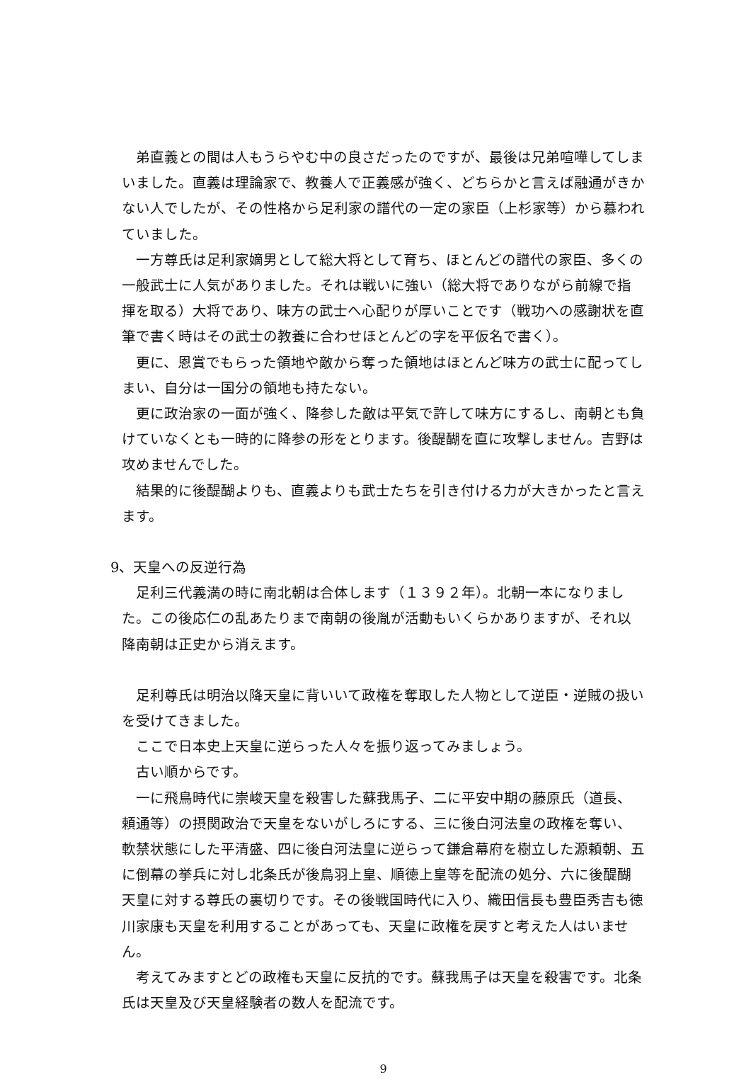弟直義との間は人もうらやむ中の良さだったのですが、最後は兄弟喧嘩してしまいました。直義は理論家で、教養人で正義感が強く、どちらかと言えば融通がきかない人でしたが、その性格から足利家の譜代の一定の家臣（上杉家等）から慕われていました。
一方尊氏は足利家嫡男として総大将として育ち、ほとんどの譜代の家臣、多くの一般武士に人気がありました。それは戦いに強い（総大将でありながら前線で指揮を取る）大将であり、味方の武士へ心配りが厚いことです（戦功への感謝状を直筆で書く時はその武士の教養に合わせほとんどの字を平仮名で書く）。
更に、恩賞でもらった領地や敵から奪った領地はほとんど味方の武士に配ってしまい、自分は一国分の領地も持たない。
更に政治家の一面が強く、降参した敵は平気で許して味方にするし、南朝とも負けていなくとも一時的に降参の形をとります。後醍醐を直に攻撃しません。吉野は攻めませんでした。
結果的に後醍醐よりも、直義よりも武士たちを引き付ける力が大きかったと言えます。
9、天皇への反逆行為
足利三代義満の時に南北朝は合体します（１３９２年）。北朝一本になりました。この後応仁の乱あたりまで南朝の後胤が活動もいくらかありますが、それ以降南朝は正史から消えます。
足利尊氏は明治以降天皇に背いいて政権を奪取した人物として逆臣・逆賊の扱いを受けてきました。
ここで日本史上天皇に逆らった人々を振り返ってみましょう。
古い順からです。
一に飛鳥時代に崇峻天皇を殺害した蘇我馬子、二に平安中期の藤原氏（道長、頼通等）の摂関政治で天皇をないがしろにする、三に後白河法皇の政権を奪い、軟禁状態にした平清盛、四に後白河法皇に逆らって鎌倉幕府を樹立した源頼朝、五に倒幕の挙兵に対し北条氏が後鳥羽上皇、順徳上皇等を配流の処分、六に後醍醐天皇に対する尊氏の裏切りです。その後戦国時代に入り、織田信長も豊臣秀吉も徳川家康も天皇を利用することがあっても、天皇に政権を戻すと考えた人はいません。
考えてみますとどの政権も天皇に反抗的です。蘇我馬子は天皇を殺害です。北条氏は天皇及び天皇経験者の数人を配流です。
9